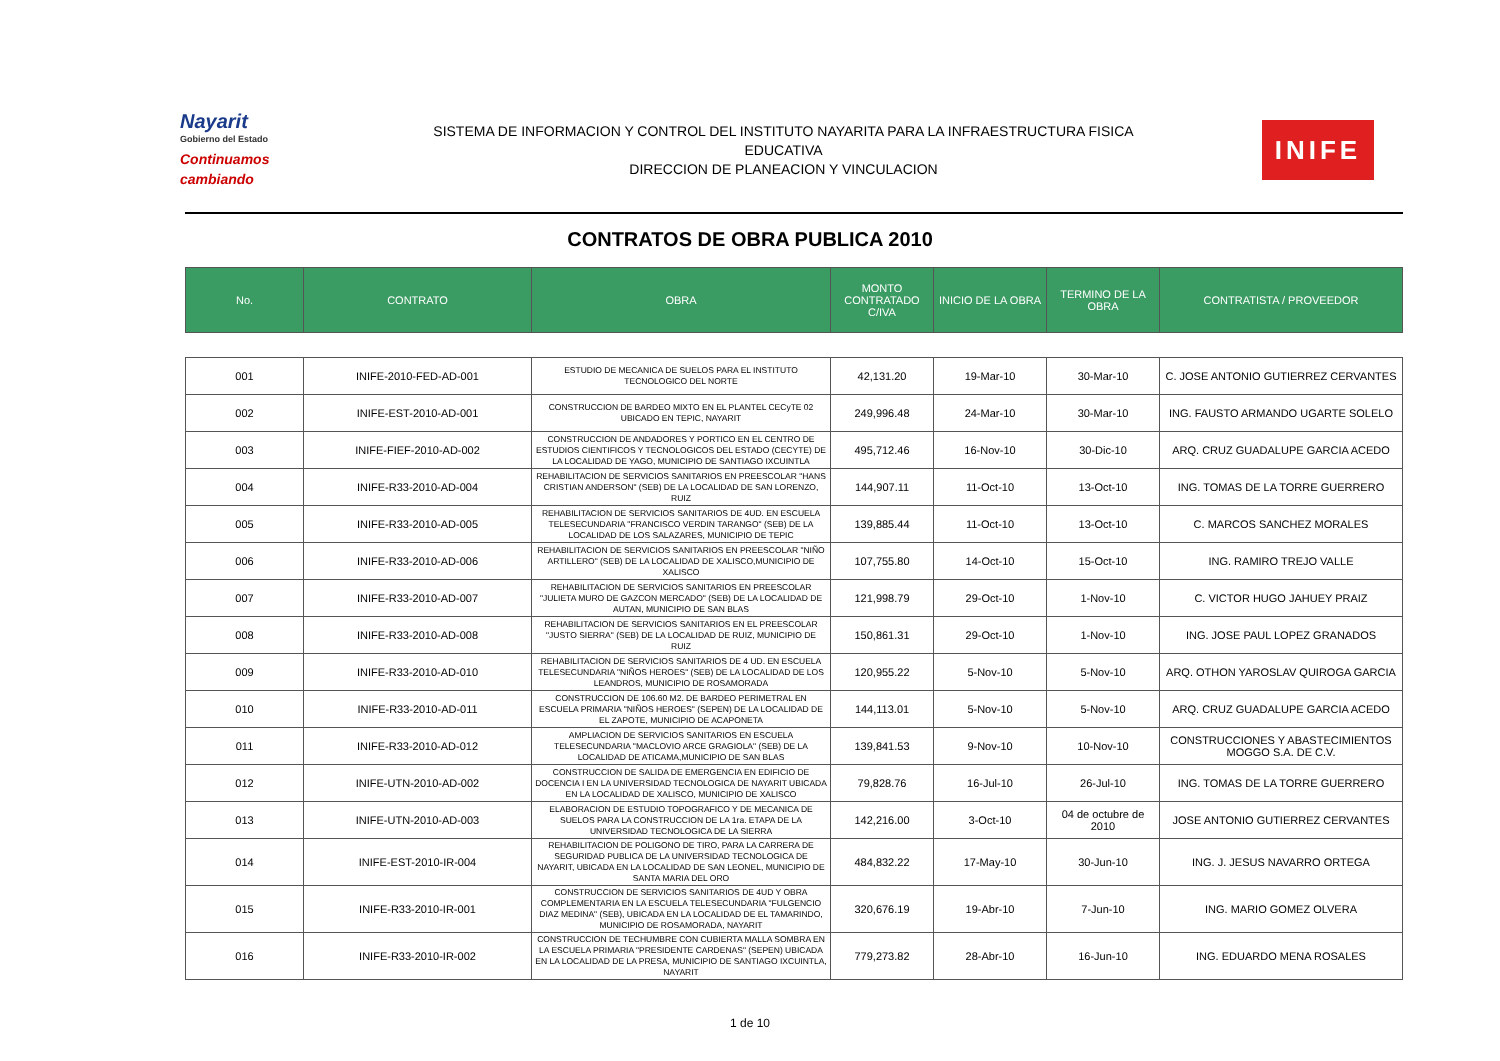Nayarit
Gobierno del Estado
Continuamos cambiando
SISTEMA DE INFORMACION Y CONTROL DEL INSTITUTO NAYARITA PARA LA INFRAESTRUCTURA FISICA
EDUCATIVA
DIRECCION DE PLANEACION Y VINCULACION
INIFE
CONTRATOS DE OBRA PUBLICA 2010
| No. | CONTRATO | OBRA | MONTO CONTRATADO C/IVA | INICIO DE LA OBRA | TERMINO DE LA OBRA | CONTRATISTA / PROVEEDOR |
| --- | --- | --- | --- | --- | --- | --- |
| 001 | INIFE-2010-FED-AD-001 | ESTUDIO DE MECANICA DE SUELOS PARA EL INSTITUTO TECNOLOGICO DEL NORTE | 42,131.20 | 19-Mar-10 | 30-Mar-10 | C. JOSE ANTONIO GUTIERREZ CERVANTES |
| 002 | INIFE-EST-2010-AD-001 | CONSTRUCCION DE BARDEO MIXTO EN EL PLANTEL CECyTE 02 UBICADO EN TEPIC, NAYARIT | 249,996.48 | 24-Mar-10 | 30-Mar-10 | ING. FAUSTO ARMANDO UGARTE SOLELO |
| 003 | INIFE-FIEF-2010-AD-002 | CONSTRUCCION DE ANDADORES Y PORTICO EN EL CENTRO DE ESTUDIOS CIENTIFICOS Y TECNOLOGICOS DEL ESTADO (CECYTE) DE LA LOCALIDAD DE YAGO, MUNICIPIO DE SANTIAGO IXCUINTLA | 495,712.46 | 16-Nov-10 | 30-Dic-10 | ARQ. CRUZ GUADALUPE GARCIA ACEDO |
| 004 | INIFE-R33-2010-AD-004 | REHABILITACION DE SERVICIOS SANITARIOS EN PREESCOLAR "HANS CRISTIAN ANDERSON" (SEB) DE LA LOCALIDAD DE SAN LORENZO, RUIZ | 144,907.11 | 11-Oct-10 | 13-Oct-10 | ING. TOMAS DE LA TORRE GUERRERO |
| 005 | INIFE-R33-2010-AD-005 | REHABILITACION DE SERVICIOS SANITARIOS DE 4UD. EN ESCUELA TELESECUNDARIA "FRANCISCO VERDIN TARANGO" (SEB) DE LA LOCALIDAD DE LOS SALAZARES, MUNICIPIO DE TEPIC | 139,885.44 | 11-Oct-10 | 13-Oct-10 | C. MARCOS SANCHEZ MORALES |
| 006 | INIFE-R33-2010-AD-006 | REHABILITACION DE SERVICIOS SANITARIOS EN PREESCOLAR "NIÑO ARTILLERO" (SEB) DE LA LOCALIDAD DE XALISCO,MUNICIPIO DE XALISCO | 107,755.80 | 14-Oct-10 | 15-Oct-10 | ING. RAMIRO TREJO VALLE |
| 007 | INIFE-R33-2010-AD-007 | REHABILITACION DE SERVICIOS SANITARIOS EN PREESCOLAR "JULIETA MURO DE GAZCON MERCADO" (SEB) DE LA LOCALIDAD DE AUTAN, MUNICIPIO DE SAN BLAS | 121,998.79 | 29-Oct-10 | 1-Nov-10 | C. VICTOR HUGO JAHUEY PRAIZ |
| 008 | INIFE-R33-2010-AD-008 | REHABILITACION DE SERVICIOS SANITARIOS EN EL PREESCOLAR "JUSTO SIERRA" (SEB) DE LA LOCALIDAD DE RUIZ, MUNICIPIO DE RUIZ | 150,861.31 | 29-Oct-10 | 1-Nov-10 | ING. JOSE PAUL LOPEZ GRANADOS |
| 009 | INIFE-R33-2010-AD-010 | REHABILITACION DE SERVICIOS SANITARIOS DE 4 UD. EN ESCUELA TELESECUNDARIA "NIÑOS HEROES" (SEB) DE LA LOCALIDAD DE LOS LEANDROS, MUNICIPIO DE ROSAMORADA | 120,955.22 | 5-Nov-10 | 5-Nov-10 | ARQ. OTHON YAROSLAV QUIROGA GARCIA |
| 010 | INIFE-R33-2010-AD-011 | CONSTRUCCION DE 106.60 M2. DE BARDEO PERIMETRAL EN ESCUELA PRIMARIA "NIÑOS HEROES" (SEPEN) DE LA LOCALIDAD DE EL ZAPOTE, MUNICIPIO DE ACAPONETA | 144,113.01 | 5-Nov-10 | 5-Nov-10 | ARQ. CRUZ GUADALUPE GARCIA ACEDO |
| 011 | INIFE-R33-2010-AD-012 | AMPLIACION DE SERVICIOS SANITARIOS EN ESCUELA TELESECUNDARIA "MACLOVIO ARCE GRAGIOLA" (SEB) DE LA LOCALIDAD DE ATICAMA,MUNICIPIO DE SAN BLAS | 139,841.53 | 9-Nov-10 | 10-Nov-10 | CONSTRUCCIONES Y ABASTECIMIENTOS MOGGO S.A. DE C.V. |
| 012 | INIFE-UTN-2010-AD-002 | CONSTRUCCION DE SALIDA DE EMERGENCIA EN EDIFICIO DE DOCENCIA I EN LA UNIVERSIDAD TECNOLOGICA DE NAYARIT UBICADA EN LA LOCALIDAD DE XALISCO, MUNICIPIO DE XALISCO | 79,828.76 | 16-Jul-10 | 26-Jul-10 | ING. TOMAS DE LA TORRE GUERRERO |
| 013 | INIFE-UTN-2010-AD-003 | ELABORACION DE ESTUDIO TOPOGRAFICO Y DE MECANICA DE SUELOS PARA LA CONSTRUCCION DE LA 1ra. ETAPA DE LA UNIVERSIDAD TECNOLOGICA DE LA SIERRA | 142,216.00 | 3-Oct-10 | 04 de octubre de 2010 | JOSE ANTONIO GUTIERREZ CERVANTES |
| 014 | INIFE-EST-2010-IR-004 | REHABILITACION DE POLIGONO DE TIRO, PARA LA CARRERA DE SEGURIDAD PUBLICA DE LA UNIVERSIDAD TECNOLOGICA DE NAYARIT, UBICADA EN LA LOCALIDAD DE SAN LEONEL, MUNICIPIO DE SANTA MARIA DEL ORO | 484,832.22 | 17-May-10 | 30-Jun-10 | ING. J. JESUS NAVARRO ORTEGA |
| 015 | INIFE-R33-2010-IR-001 | CONSTRUCCION DE SERVICIOS SANITARIOS DE 4UD Y OBRA COMPLEMENTARIA EN LA ESCUELA TELESECUNDARIA "FULGENCIO DIAZ MEDINA" (SEB), UBICADA EN LA LOCALIDAD DE EL TAMARINDO, MUNICIPIO DE ROSAMORADA, NAYARIT | 320,676.19 | 19-Abr-10 | 7-Jun-10 | ING. MARIO GOMEZ OLVERA |
| 016 | INIFE-R33-2010-IR-002 | CONSTRUCCION DE TECHUMBRE CON CUBIERTA MALLA SOMBRA EN LA ESCUELA PRIMARIA "PRESIDENTE CARDENAS" (SEPEN) UBICADA EN LA LOCALIDAD DE LA PRESA, MUNICIPIO DE SANTIAGO IXCUINTLA, NAYARIT | 779,273.82 | 28-Abr-10 | 16-Jun-10 | ING. EDUARDO MENA ROSALES |
1 de 10